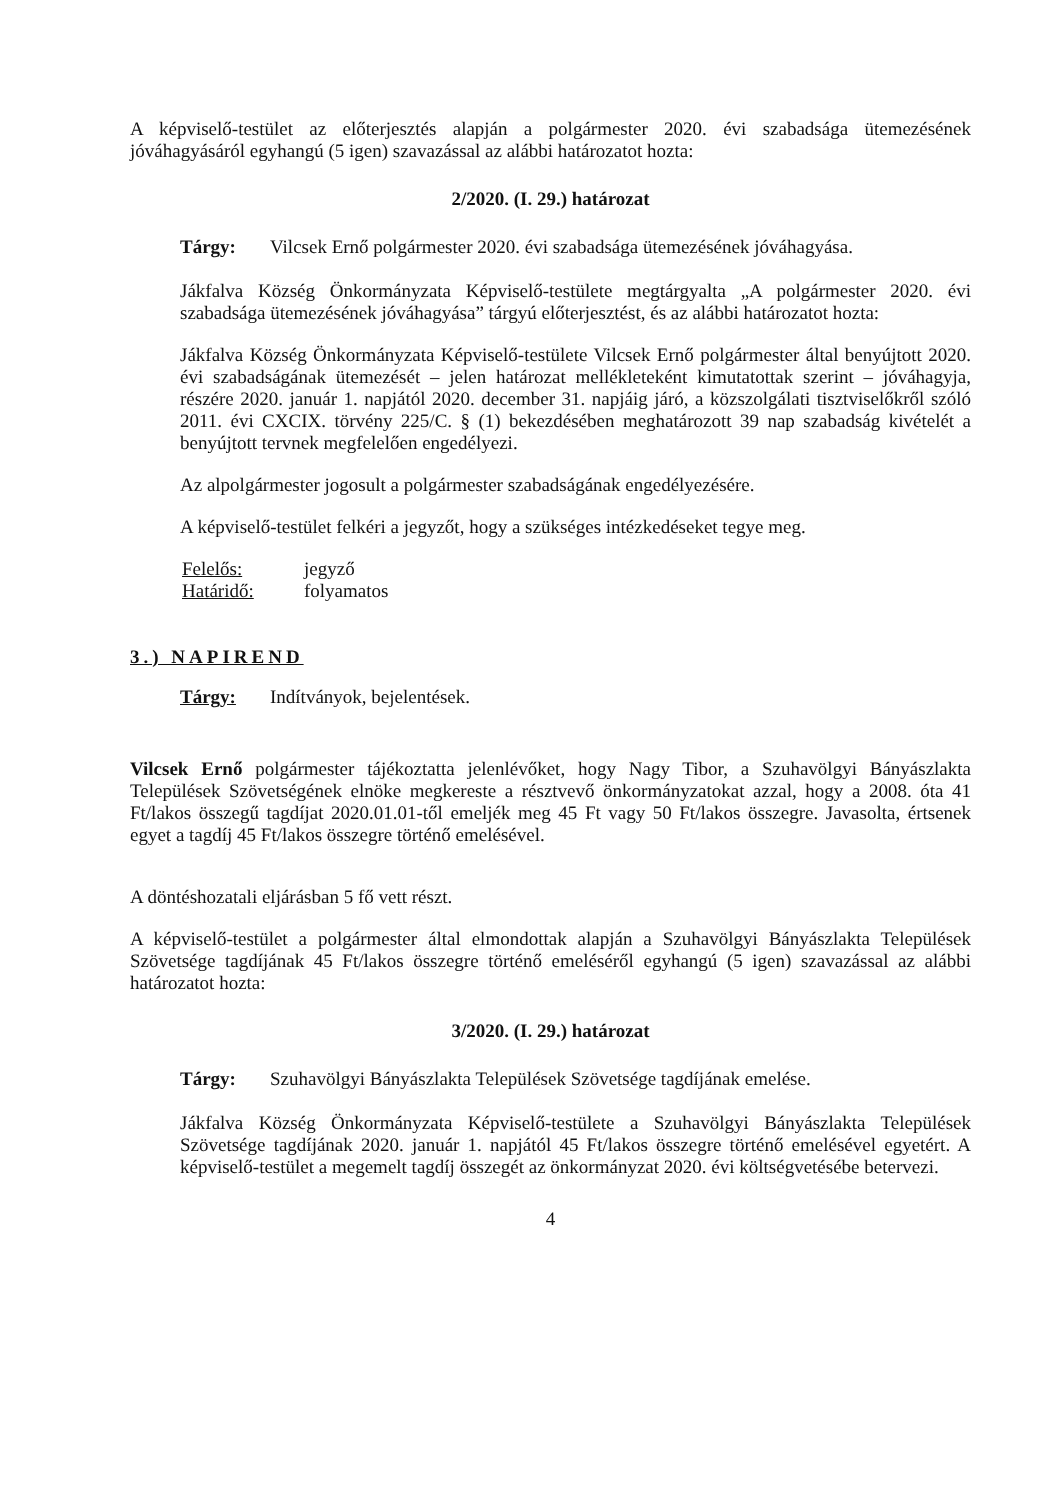A képviselő-testület az előterjesztés alapján a polgármester 2020. évi szabadsága ütemezésének jóváhagyásáról egyhangú (5 igen) szavazással az alábbi határozatot hozta:
2/2020. (I. 29.) határozat
Tárgy: Vilcsek Ernő polgármester 2020. évi szabadsága ütemezésének jóváhagyása.
Jákfalva Község Önkormányzata Képviselő-testülete megtárgyalta „A polgármester 2020. évi szabadsága ütemezésének jóváhagyása” tárgyú előterjesztést, és az alábbi határozatot hozta:
Jákfalva Község Önkormányzata Képviselő-testülete Vilcsek Ernő polgármester által benyújtott 2020. évi szabadságának ütemezését – jelen határozat mellékleteként kimutatottak szerint – jóváhagyja, részére 2020. január 1. napjától 2020. december 31. napjáig járó, a közszolgálati tisztviselőkről szóló 2011. évi CXCIX. törvény 225/C. § (1) bekezdésében meghatározott 39 nap szabadság kivételét a benyújtott tervnek megfelelően engedélyezi.
Az alpolgármester jogosult a polgármester szabadságának engedélyezésére.
A képviselő-testület felkéri a jegyzőt, hogy a szükséges intézkedéseket tegye meg.
Felelős: jegyző
Határidő: folyamatos
3.) NAPIREND
Tárgy: Indítványok, bejelentések.
Vilcsek Ernő polgármester tájékoztatta jelenlévőket, hogy Nagy Tibor, a Szuhavölgyi Bányászlakta Települések Szövetségének elnöke megkereste a résztvevő önkormányzatokat azzal, hogy a 2008. óta 41 Ft/lakos összegű tagdíjat 2020.01.01-től emeljék meg 45 Ft vagy 50 Ft/lakos összegre. Javasolta, értsenek egyet a tagdíj 45 Ft/lakos összegre történő emelésével.
A döntéshozatali eljárásban 5 fő vett részt.
A képviselő-testület a polgármester által elmondottak alapján a Szuhavölgyi Bányászlakta Települések Szövetsége tagdíjának 45 Ft/lakos összegre történő emeléséről egyhangú (5 igen) szavazással az alábbi határozatot hozta:
3/2020. (I. 29.) határozat
Tárgy: Szuhavölgyi Bányászlakta Települések Szövetsége tagdíjának emelése.
Jákfalva Község Önkormányzata Képviselő-testülete a Szuhavölgyi Bányászlakta Települések Szövetsége tagdíjának 2020. január 1. napjától 45 Ft/lakos összegre történő emelésével egyetért. A képviselő-testület a megemelt tagdíj összegét az önkormányzat 2020. évi költségvetésébe betervezi.
4